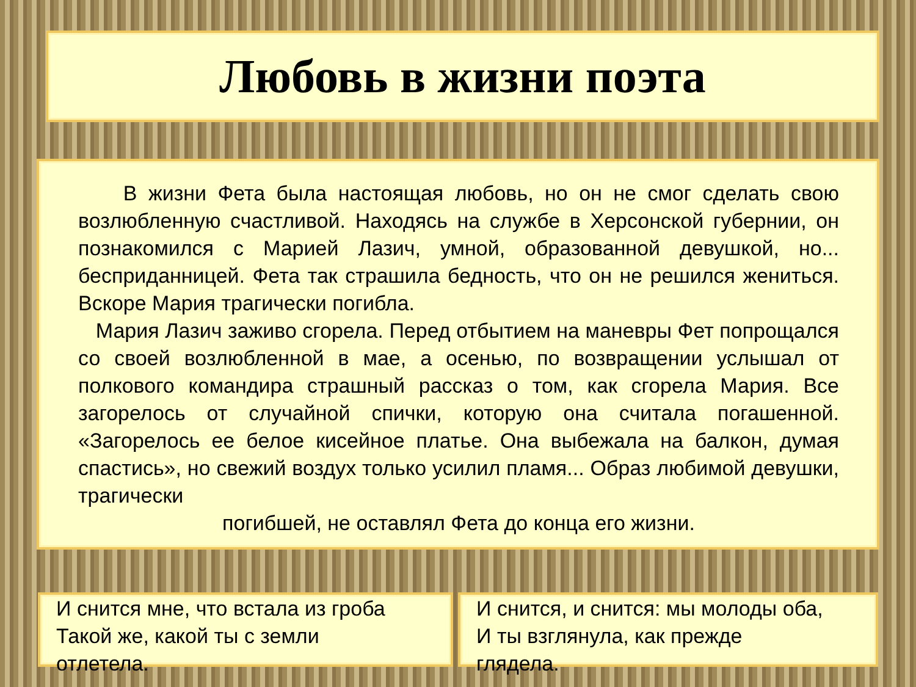Любовь в жизни поэта
В жизни Фета была настоящая любовь, но он не смог сделать свою возлюбленную счастливой. Находясь на службе в Херсонской губернии, он познакомился с Марией Лазич, умной, образованной девушкой, но... бесприданницей. Фета так страшила бедность, что он не решился жениться. Вскоре Мария трагически погибла.
Мария Лазич заживо сгорела. Перед отбытием на маневры Фет попрощался со своей возлюбленной в мае, а осенью, по возвращении услышал от полкового командира страшный рассказ о том, как сгорела Мария. Все загорелось от случайной спички, которую она считала погашенной. «Загорелось ее белое кисейное платье. Она выбежала на балкон, думая спастись», но свежий воздух только усилил пламя... Образ любимой девушки, трагически
погибшей, не оставлял Фета до конца его жизни.
И снится мне, что встала из гроба
Такой же, какой ты с земли
отлетела.
И снится, и снится: мы молоды оба,
И ты взглянула, как прежде
глядела.